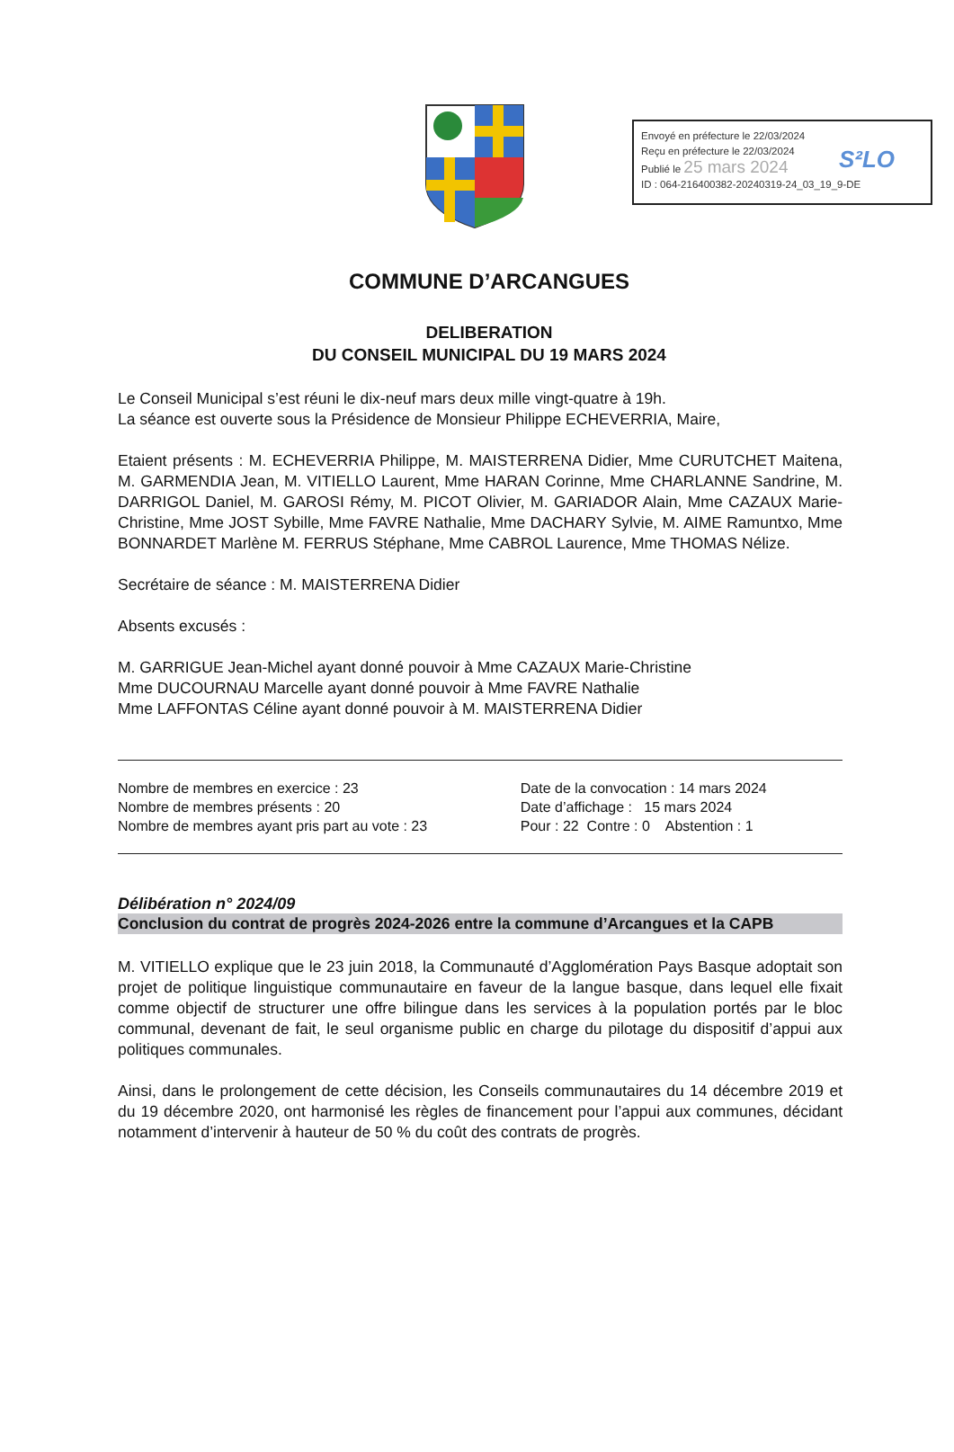Envoyé en préfecture le 22/03/2024
Reçu en préfecture le 22/03/2024
Publié le 25 mars 2024
ID : 064-216400382-20240319-24_03_19_9-DE
S²LO
COMMUNE D’ARCANGUES
DELIBERATION
DU CONSEIL MUNICIPAL DU 19 MARS 2024
Le Conseil Municipal s’est réuni le dix-neuf mars deux mille vingt-quatre à 19h.
La séance est ouverte sous la Présidence de Monsieur Philippe ECHEVERRIA, Maire,
Etaient présents : M. ECHEVERRIA Philippe, M. MAISTERRENA Didier, Mme CURUTCHET Maitena, M. GARMENDIA Jean, M. VITIELLO Laurent, Mme HARAN Corinne, Mme CHARLANNE Sandrine, M. DARRIGOL Daniel, M. GAROSI Rémy, M. PICOT Olivier, M. GARIADOR Alain, Mme CAZAUX Marie-Christine, Mme JOST Sybille, Mme FAVRE Nathalie, Mme DACHARY Sylvie, M. AIME Ramuntxo, Mme BONNARDET Marlène M. FERRUS Stéphane, Mme CABROL Laurence, Mme THOMAS Nélize.
Secrétaire de séance : M. MAISTERRENA Didier
Absents excusés :
M. GARRIGUE Jean-Michel ayant donné pouvoir à Mme CAZAUX Marie-Christine
Mme DUCOURNAU Marcelle ayant donné pouvoir à Mme FAVRE Nathalie
Mme LAFFONTAS Céline ayant donné pouvoir à M. MAISTERRENA Didier
Nombre de membres en exercice : 23
Nombre de membres présents : 20
Nombre de membres ayant pris part au vote : 23
Date de la convocation : 14 mars 2024
Date d’affichage : 15 mars 2024
Pour : 22 Contre : 0 Abstention : 1
Délibération n° 2024/09
Conclusion du contrat de progrès 2024-2026 entre la commune d’Arcangues et la CAPB
M. VITIELLO explique que le 23 juin 2018, la Communauté d’Agglomération Pays Basque adoptait son projet de politique linguistique communautaire en faveur de la langue basque, dans lequel elle fixait comme objectif de structurer une offre bilingue dans les services à la population portés par le bloc communal, devenant de fait, le seul organisme public en charge du pilotage du dispositif d’appui aux politiques communales.
Ainsi, dans le prolongement de cette décision, les Conseils communautaires du 14 décembre 2019 et du 19 décembre 2020, ont harmonisé les règles de financement pour l’appui aux communes, décidant notamment d’intervenir à hauteur de 50 % du coût des contrats de progrès.